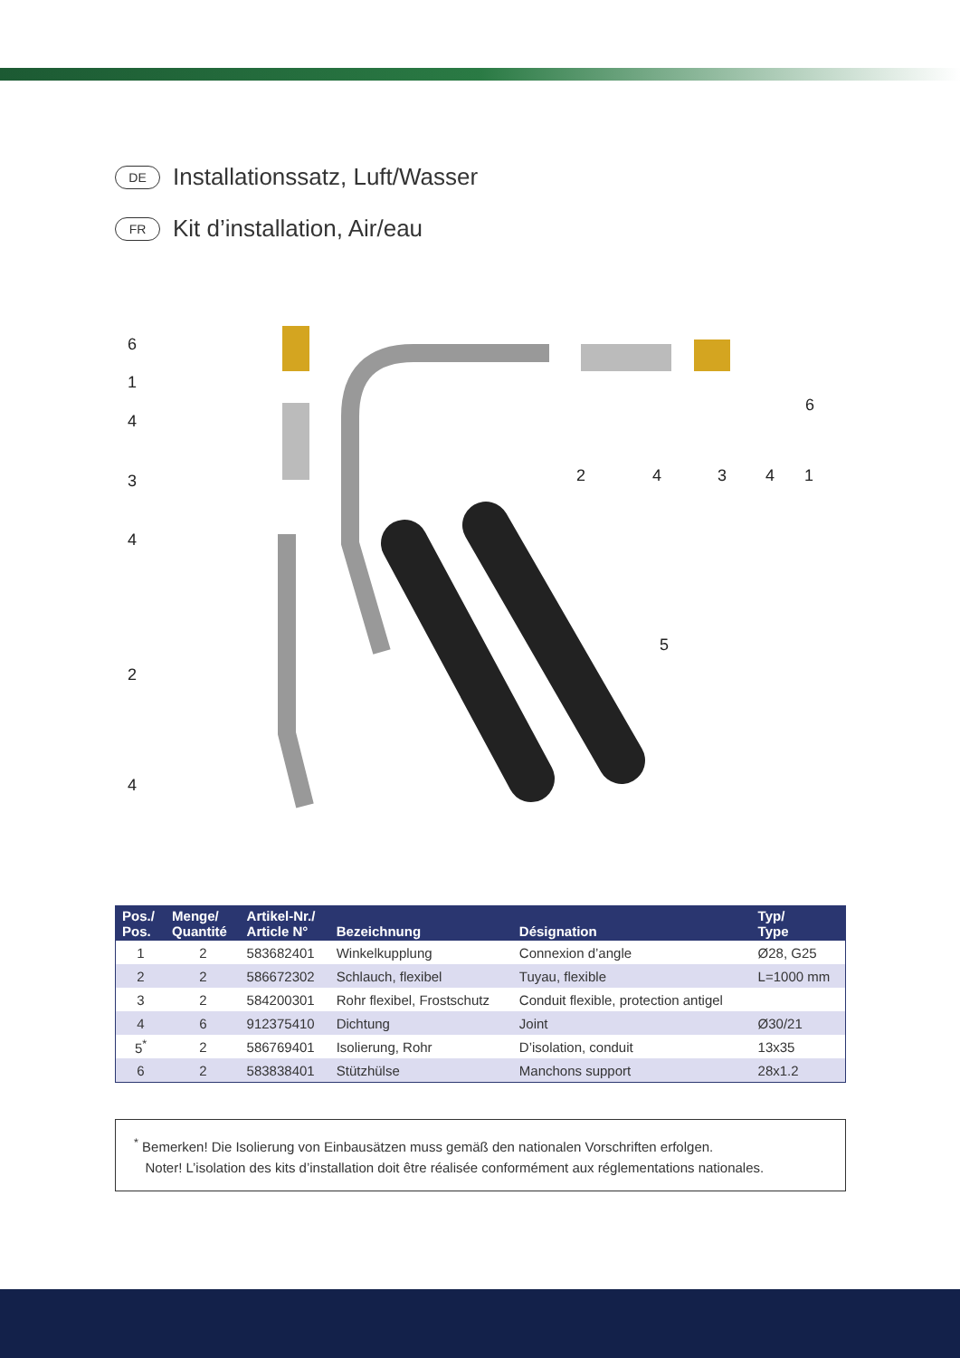DE Installationssatz, Luft/Wasser
FR Kit d’installation, Air/eau
6
1
4
3
4
2
4
2
4
3
4
1
6
5
| Pos./ Pos. | Menge/ Quantité | Artikel-Nr./ Article N° | Bezeichnung | Désignation | Typ/ Type |
| --- | --- | --- | --- | --- | --- |
| 1 | 2 | 583682401 | Winkelkupplung | Connexion d’angle | Ø28, G25 |
| 2 | 2 | 586672302 | Schlauch, flexibel | Tuyau, flexible | L=1000 mm |
| 3 | 2 | 584200301 | Rohr flexibel, Frostschutz | Conduit flexible, protection antigel | |
| 4 | 6 | 912375410 | Dichtung | Joint | Ø30/21 |
| 5<sup>*</sup> | 2 | 586769401 | Isolierung, Rohr | D’isolation, conduit | 13x35 |
| 6 | 2 | 583838401 | Stützhülse | Manchons support | 28x1.2 |
<sup>*</sup> Bemerken! Die Isolierung von Einbausätzen muss gemäß den nationalen Vorschriften erfolgen.
Noter! L’isolation des kits d’installation doit être réalisée conformément aux réglementations nationales.